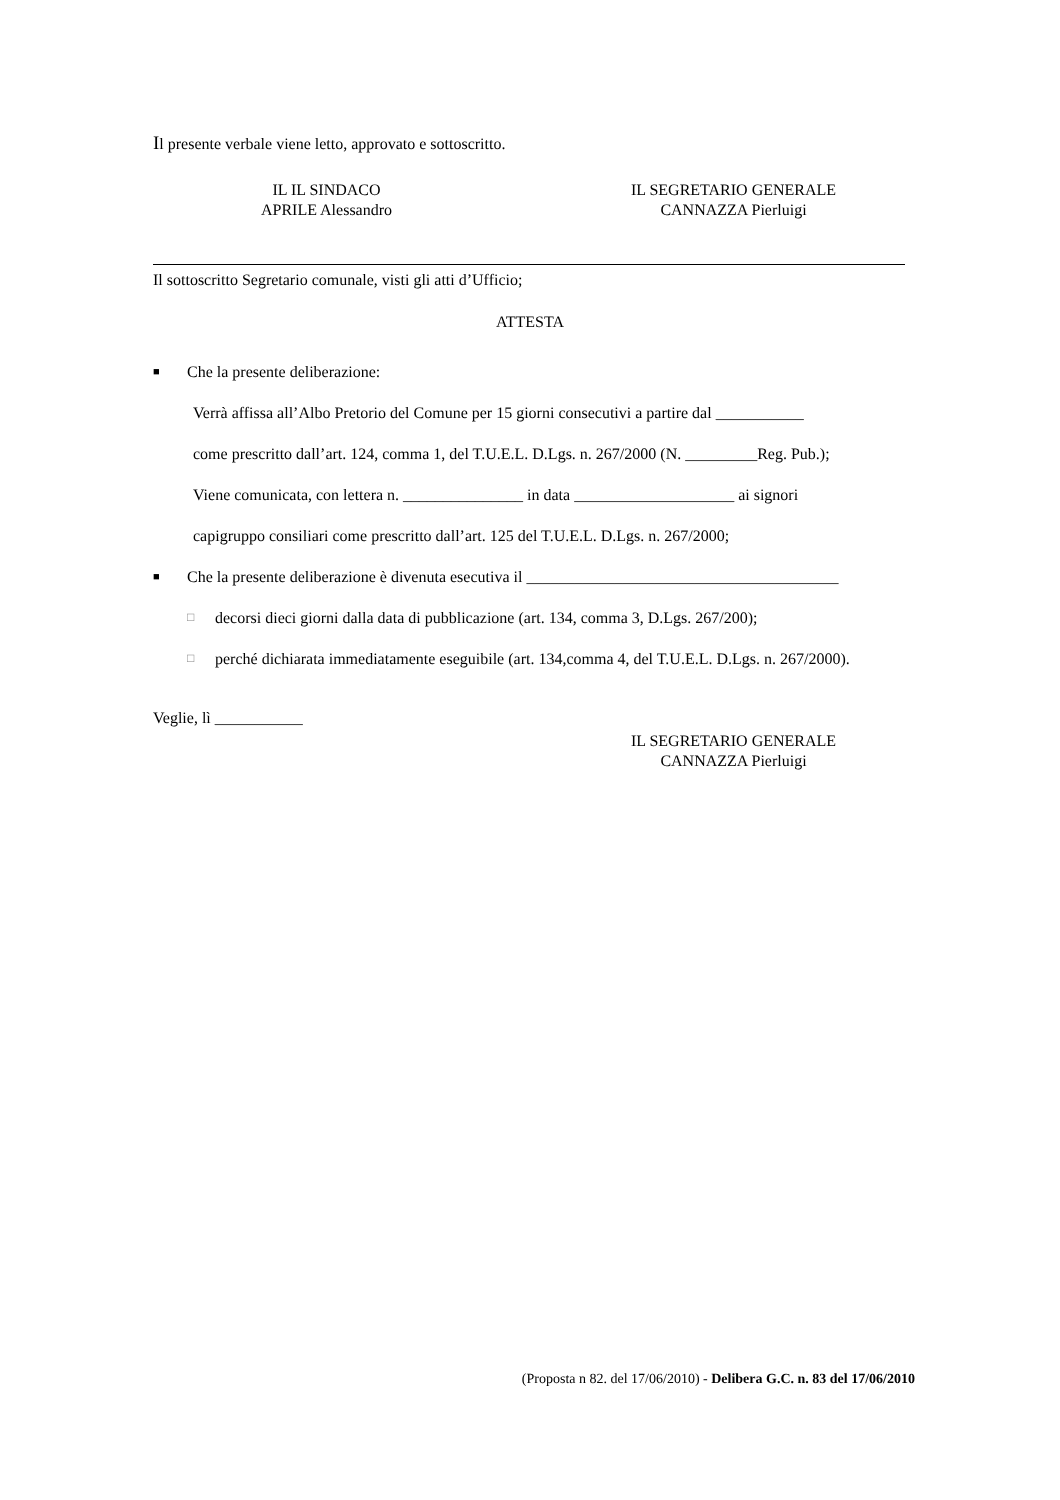Il presente verbale viene letto, approvato e sottoscritto.
IL IL SINDACO
APRILE Alessandro
IL SEGRETARIO GENERALE
CANNAZZA Pierluigi
Il sottoscritto Segretario comunale, visti gli atti d’Ufficio;
ATTESTA
■ Che la presente deliberazione:
Verrà affissa all’Albo Pretorio del Comune per 15 giorni consecutivi a partire dal ___________
come prescritto dall’art. 124, comma 1, del T.U.E.L. D.Lgs. n. 267/2000 (N. _________Reg. Pub.);
Viene comunicata, con lettera n. _______________ in data ____________________ ai signori
capigruppo consiliari come prescritto dall’art. 125 del T.U.E.L. D.Lgs. n. 267/2000;
■ Che la presente deliberazione è divenuta esecutiva il _______________________________________
□ decorsi dieci giorni dalla data di pubblicazione (art. 134, comma 3, D.Lgs. 267/200);
□ perché dichiarata immediatamente eseguibile (art. 134,comma 4, del T.U.E.L. D.Lgs. n. 267/2000).
Veglie, lì ___________
IL SEGRETARIO GENERALE
CANNAZZA Pierluigi
(Proposta n 82. del 17/06/2010) - Delibera G.C. n. 83 del 17/06/2010